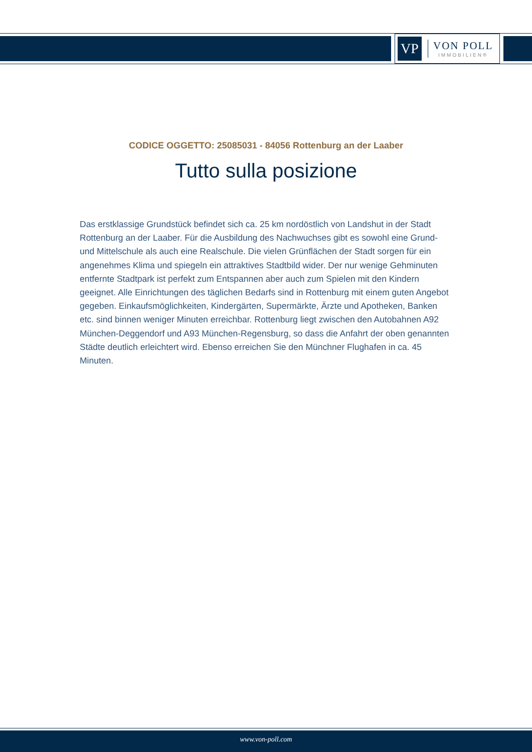VP
VON POLL
IMMOBILIEN®
CODICE OGGETTO: 25085031 - 84056 Rottenburg an der Laaber
Tutto sulla posizione
Das erstklassige Grundstück befindet sich ca. 25 km nordöstlich von Landshut in der Stadt Rottenburg an der Laaber. Für die Ausbildung des Nachwuchses gibt es sowohl eine Grund- und Mittelschule als auch eine Realschule. Die vielen Grünflächen der Stadt sorgen für ein angenehmes Klima und spiegeln ein attraktives Stadtbild wider. Der nur wenige Gehminuten entfernte Stadtpark ist perfekt zum Entspannen aber auch zum Spielen mit den Kindern geeignet. Alle Einrichtungen des täglichen Bedarfs sind in Rottenburg mit einem guten Angebot gegeben. Einkaufsmöglichkeiten, Kindergärten, Supermärkte, Ärzte und Apotheken, Banken etc. sind binnen weniger Minuten erreichbar. Rottenburg liegt zwischen den Autobahnen A92 München-Deggendorf und A93 München-Regensburg, so dass die Anfahrt der oben genannten Städte deutlich erleichtert wird. Ebenso erreichen Sie den Münchner Flughafen in ca. 45 Minuten.
www.von-poll.com